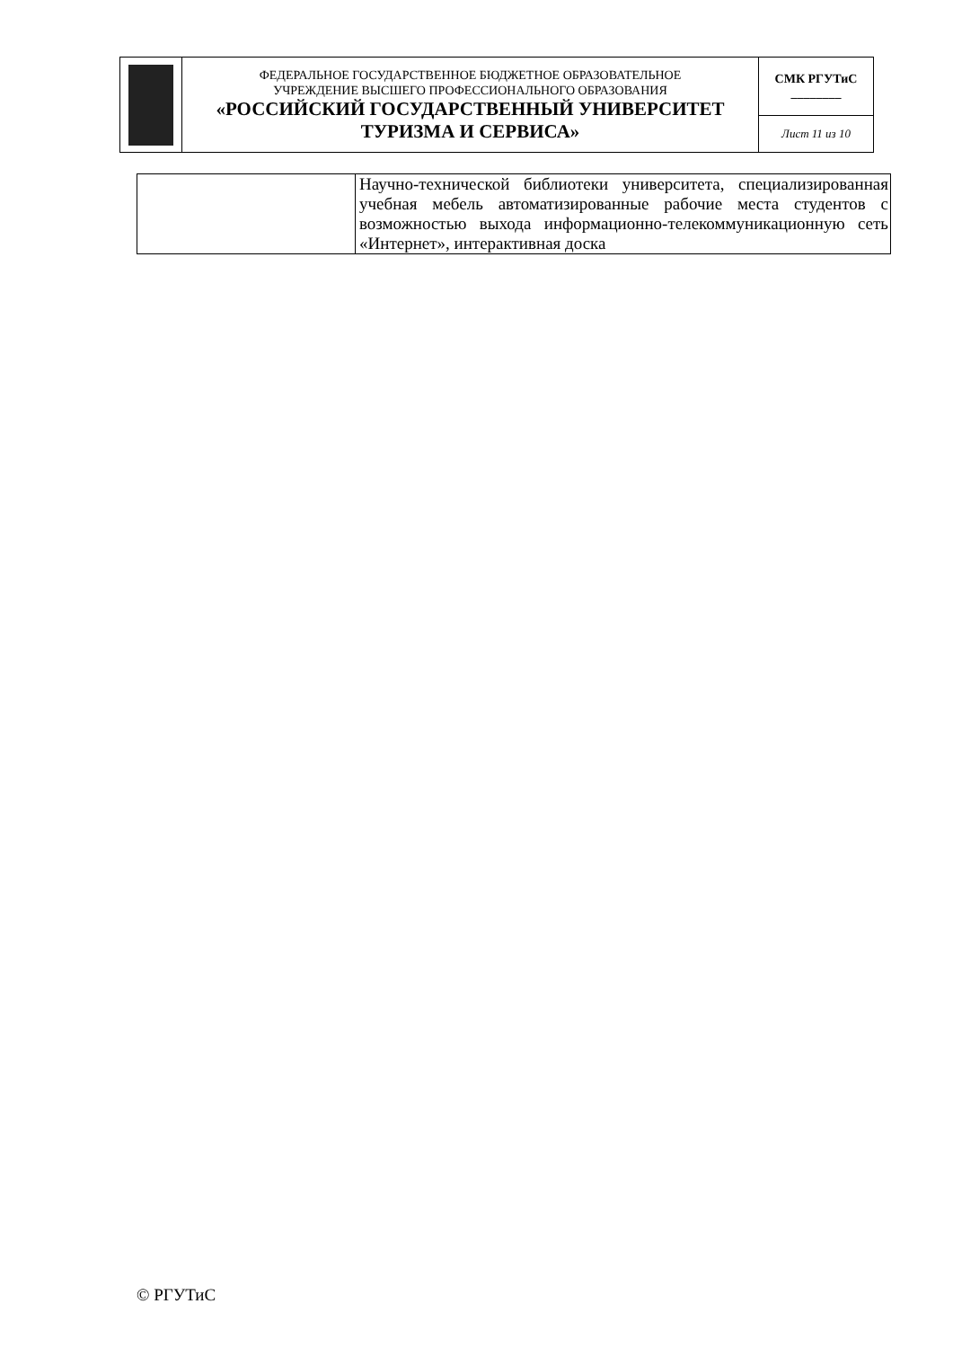| | ФЕДЕРАЛЬНОЕ ГОСУДАРСТВЕННОЕ БЮДЖЕТНОЕ ОБРАЗОВАТЕЛЬНОЕ УЧРЕЖДЕНИЕ ВЫСШЕГО ПРОФЕССИОНАЛЬНОГО ОБРАЗОВАНИЯ «РОССИЙСКИЙ ГОСУДАРСТВЕННЫЙ УНИВЕРСИТЕТ ТУРИЗМА И СЕРВИСА» | СМК РГУТиС ________ |
| | | Лист 11 из 10 |
| | Научно-технической библиотеки университета, специализированная учебная мебель автоматизированные рабочие места студентов с возможностью выхода информационно-телекоммуникационную сеть «Интернет», интерактивная доска |
© РГУТиС